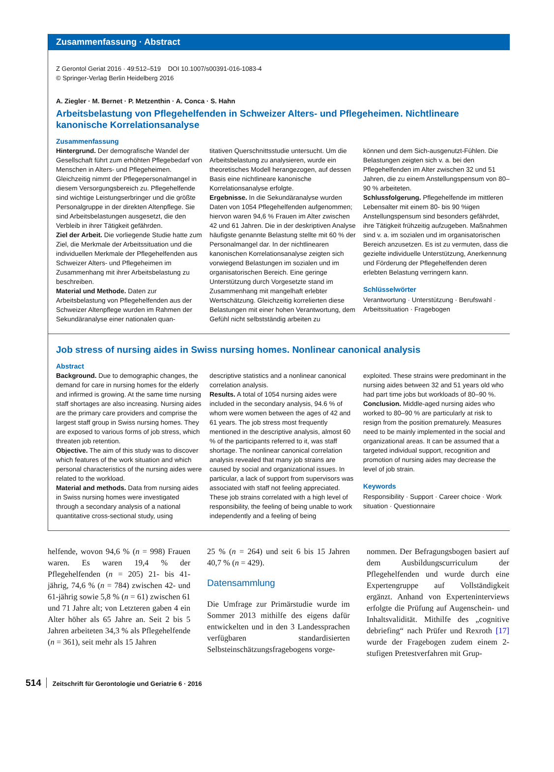Zusammenfassung · Abstract
Z Gerontol Geriat 2016 · 49:512–519 DOI 10.1007/s00391-016-1083-4
© Springer-Verlag Berlin Heidelberg 2016
A. Ziegler · M. Bernet · P. Metzenthin · A. Conca · S. Hahn
Arbeitsbelastung von Pflegehelfenden in Schweizer Alters- und Pflegeheimen. Nichtlineare kanonische Korrelationsanalyse
Zusammenfassung
Hintergrund. Der demografische Wandel der Gesellschaft führt zum erhöhten Pflegebedarf von Menschen in Alters- und Pflegeheimen. Gleichzeitig nimmt der Pflegepersonalmangel in diesem Versorgungsbereich zu. Pflegehelfende sind wichtige Leistungserbringer und die größte Personalgruppe in der direkten Altenpflege. Sie sind Arbeitsbelastungen ausgesetzt, die den Verbleib in ihrer Tätigkeit gefährden.
Ziel der Arbeit. Die vorliegende Studie hatte zum Ziel, die Merkmale der Arbeitssituation und die individuellen Merkmale der Pflegehelfenden aus Schweizer Alters- und Pflegeheimen im Zusammenhang mit ihrer Arbeitsbelastung zu beschreiben.
Material und Methode. Daten zur Arbeitsbelastung von Pflegehelfenden aus der Schweizer Altenpflege wurden im Rahmen der Sekundäranalyse einer nationalen quan-
titativen Querschnittsstudie untersucht. Um die Arbeitsbelastung zu analysieren, wurde ein theoretisches Modell herangezogen, auf dessen Basis eine nichtlineare kanonische Korrelationsanalyse erfolgte.
Ergebnisse. In die Sekundäranalyse wurden Daten von 1054 Pflegehelfenden aufgenommen; hiervon waren 94,6 % Frauen im Alter zwischen 42 und 61 Jahren. Die in der deskriptiven Analyse häufigste genannte Belastung stellte mit 60 % der Personalmangel dar. In der nichtlinearen kanonischen Korrelationsanalyse zeigten sich vorwiegend Belastungen im sozialen und im organisatorischen Bereich. Eine geringe Unterstützung durch Vorgesetzte stand im Zusammenhang mit mangelhaft erlebter Wertschätzung. Gleichzeitig korrelierten diese Belastungen mit einer hohen Verantwortung, dem Gefühl nicht selbstständig arbeiten zu
können und dem Sich-ausgenutzt-Fühlen. Die Belastungen zeigten sich v. a. bei den Pflegehelfenden im Alter zwischen 32 und 51 Jahren, die zu einem Anstellungspensum von 80–90 % arbeiteten.
Schlussfolgerung. Pflegehelfende im mittleren Lebensalter mit einem 80- bis 90 %igen Anstellungspensum sind besonders gefährdet, ihre Tätigkeit frühzeitig aufzugeben. Maßnahmen sind v. a. im sozialen und im organisatorischen Bereich anzusetzen. Es ist zu vermuten, dass die gezielte individuelle Unterstützung, Anerkennung und Förderung der Pflegehelfenden deren erlebten Belastung verringern kann.
Schlüsselwörter
Verantwortung · Unterstützung · Berufswahl · Arbeitssituation · Fragebogen
Job stress of nursing aides in Swiss nursing homes. Nonlinear canonical analysis
Abstract
Background. Due to demographic changes, the demand for care in nursing homes for the elderly and infirmed is growing. At the same time nursing staff shortages are also increasing. Nursing aides are the primary care providers and comprise the largest staff group in Swiss nursing homes. They are exposed to various forms of job stress, which threaten job retention.
Objective. The aim of this study was to discover which features of the work situation and which personal characteristics of the nursing aides were related to the workload.
Material and methods. Data from nursing aides in Swiss nursing homes were investigated through a secondary analysis of a national quantitative cross-sectional study, using
descriptive statistics and a nonlinear canonical correlation analysis.
Results. A total of 1054 nursing aides were included in the secondary analysis, 94.6 % of whom were women between the ages of 42 and 61 years. The job stress most frequently mentioned in the descriptive analysis, almost 60 % of the participants referred to it, was staff shortage. The nonlinear canonical correlation analysis revealed that many job strains are caused by social and organizational issues. In particular, a lack of support from supervisors was associated with staff not feeling appreciated. These job strains correlated with a high level of responsibility, the feeling of being unable to work independently and a feeling of being
exploited. These strains were predominant in the nursing aides between 32 and 51 years old who had part time jobs but workloads of 80–90 %.
Conclusion. Middle-aged nursing aides who worked to 80–90 % are particularly at risk to resign from the position prematurely. Measures need to be mainly implemented in the social and organizational areas. It can be assumed that a targeted individual support, recognition and promotion of nursing aides may decrease the level of job strain.
Keywords
Responsibility · Support · Career choice · Work situation · Questionnaire
helfende, wovon 94,6 % (n = 998) Frauen waren. Es waren 19,4 % der Pflegehelfenden (n = 205) 21- bis 41-jährig, 74,6 % (n = 784) zwischen 42- und 61-jährig sowie 5,8 % (n = 61) zwischen 61 und 71 Jahre alt; von Letzteren gaben 4 ein Alter höher als 65 Jahre an. Seit 2 bis 5 Jahren arbeiteten 34,3 % als Pflegehelfende (n = 361), seit mehr als 15 Jahren
25 % (n = 264) und seit 6 bis 15 Jahren 40,7 % (n = 429).
Datensammlung
Die Umfrage zur Primärstudie wurde im Sommer 2013 mithilfe des eigens dafür entwickelten und in den 3 Landessprachen verfügbaren standardisierten Selbsteinschätzungsfragebogens vorge-
nommen. Der Befragungsbogen basiert auf dem Ausbildungscurriculum der Pflegehelfenden und wurde durch eine Expertengruppe auf Vollständigkeit ergänzt. Anhand von Experteninterviews erfolgte die Prüfung auf Augenschein- und Inhaltsvalidität. Mithilfe des „cognitive debriefing“ nach Prüfer und Rexroth [17] wurde der Fragebogen zudem einem 2-stufigen Pretestverfahren mit Grup-
514 Zeitschrift für Gerontologie und Geriatrie 6 · 2016